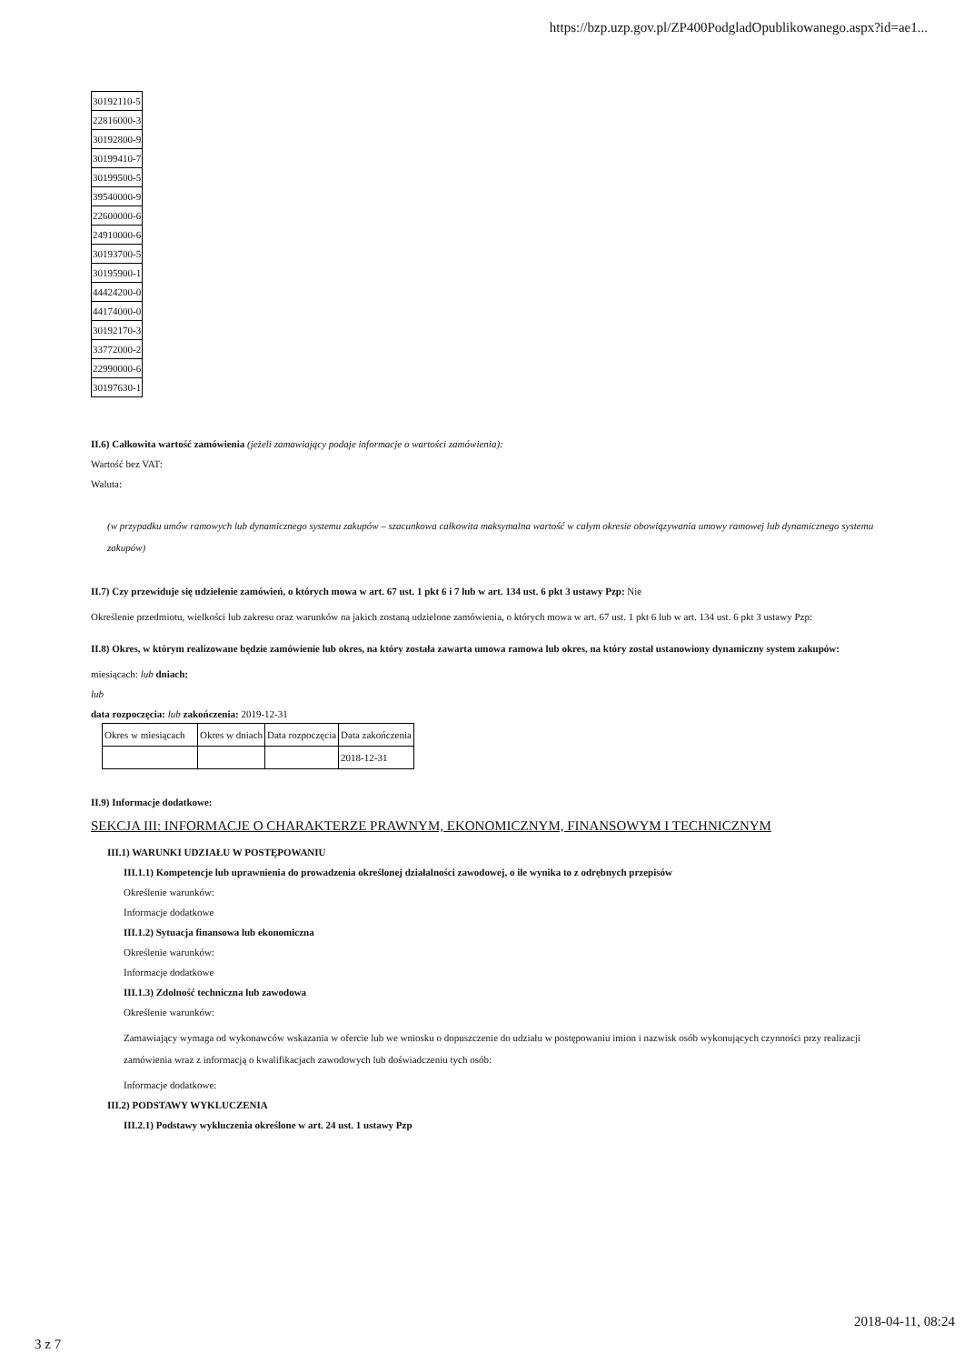https://bzp.uzp.gov.pl/ZP400PodgladOpublikowanego.aspx?id=ae1...
| 30192110-5 |
| 22816000-3 |
| 30192800-9 |
| 30199410-7 |
| 30199500-5 |
| 39540000-9 |
| 22600000-6 |
| 24910000-6 |
| 30193700-5 |
| 30195900-1 |
| 44424200-0 |
| 44174000-0 |
| 30192170-3 |
| 33772000-2 |
| 22990000-6 |
| 30197630-1 |
II.6) Całkowita wartość zamówienia (jeżeli zamawiający podaje informacje o wartości zamówienia):
Wartość bez VAT:
Waluta:
(w przypadku umów ramowych lub dynamicznego systemu zakupów – szacunkowa całkowita maksymalna wartość w całym okresie obowiązywania umowy ramowej lub dynamicznego systemu zakupów)
II.7) Czy przewiduje się udzielenie zamówień, o których mowa w art. 67 ust. 1 pkt 6 i 7 lub w art. 134 ust. 6 pkt 3 ustawy Pzp: Nie
Określenie przedmiotu, wielkości lub zakresu oraz warunków na jakich zostaną udzielone zamówienia, o których mowa w art. 67 ust. 1 pkt 6 lub w art. 134 ust. 6 pkt 3 ustawy Pzp:
II.8) Okres, w którym realizowane będzie zamówienie lub okres, na który została zawarta umowa ramowa lub okres, na który został ustanowiony dynamiczny system zakupów:
miesiącach: lub dniach:
lub
data rozpoczęcia: lub zakończenia: 2019-12-31
| Okres w miesiącach | Okres w dniach | Data rozpoczęcia | Data zakończenia |
| | | | 2018-12-31 |
II.9) Informacje dodatkowe:
SEKCJA III: INFORMACJE O CHARAKTERZE PRAWNYM, EKONOMICZNYM, FINANSOWYM I TECHNICZNYM
III.1) WARUNKI UDZIAŁU W POSTĘPOWANIU
III.1.1) Kompetencje lub uprawnienia do prowadzenia określonej działalności zawodowej, o ile wynika to z odrębnych przepisów
Określenie warunków:
Informacje dodatkowe
III.1.2) Sytuacja finansowa lub ekonomiczna
Określenie warunków:
Informacje dodatkowe
III.1.3) Zdolność techniczna lub zawodowa
Określenie warunków:
Zamawiający wymaga od wykonawców wskazania w ofercie lub we wniosku o dopuszczenie do udziału w postępowaniu imion i nazwisk osób wykonujących czynności przy realizacji zamówienia wraz z informacją o kwalifikacjach zawodowych lub doświadczeniu tych osób:
Informacje dodatkowe:
III.2) PODSTAWY WYKLUCZENIA
III.2.1) Podstawy wykluczenia określone w art. 24 ust. 1 ustawy Pzp
2018-04-11, 08:24
3 z 7